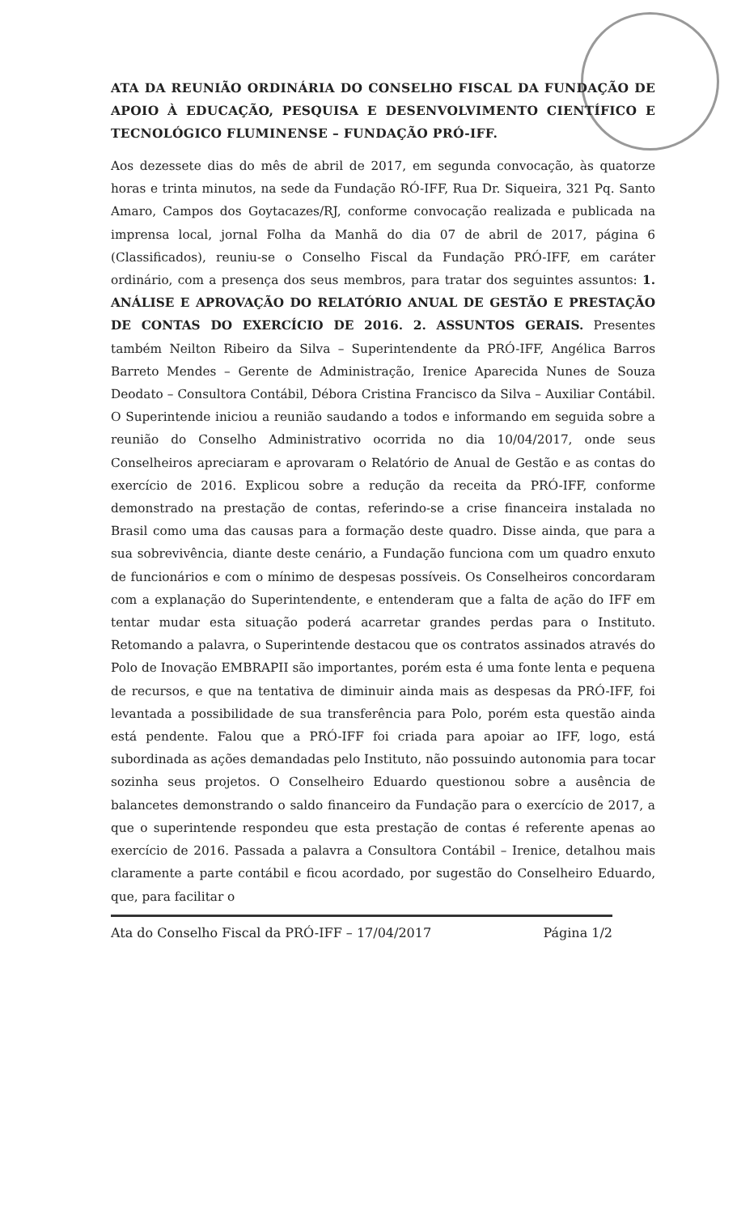ATA DA REUNIÃO ORDINÁRIA DO CONSELHO FISCAL DA FUNDAÇÃO DE APOIO À EDUCAÇÃO, PESQUISA E DESENVOLVIMENTO CIENTÍFICO E TECNOLÓGICO FLUMINENSE – FUNDAÇÃO PRÓ-IFF.
Aos dezessete dias do mês de abril de 2017, em segunda convocação, às quatorze horas e trinta minutos, na sede da Fundação RÓ-IFF, Rua Dr. Siqueira, 321 Pq. Santo Amaro, Campos dos Goytacazes/RJ, conforme convocação realizada e publicada na imprensa local, jornal Folha da Manhã do dia 07 de abril de 2017, página 6 (Classificados), reuniu-se o Conselho Fiscal da Fundação PRÓ-IFF, em caráter ordinário, com a presença dos seus membros, para tratar dos seguintes assuntos: 1. ANÁLISE E APROVAÇÃO DO RELATÓRIO ANUAL DE GESTÃO E PRESTAÇÃO DE CONTAS DO EXERCÍCIO DE 2016. 2. ASSUNTOS GERAIS. Presentes também Neilton Ribeiro da Silva – Superintendente da PRÓ-IFF, Angélica Barros Barreto Mendes – Gerente de Administração, Irenice Aparecida Nunes de Souza Deodato – Consultora Contábil, Débora Cristina Francisco da Silva – Auxiliar Contábil. O Superintende iniciou a reunião saudando a todos e informando em seguida sobre a reunião do Conselho Administrativo ocorrida no dia 10/04/2017, onde seus Conselheiros apreciaram e aprovaram o Relatório de Anual de Gestão e as contas do exercício de 2016. Explicou sobre a redução da receita da PRÓ-IFF, conforme demonstrado na prestação de contas, referindo-se a crise financeira instalada no Brasil como uma das causas para a formação deste quadro. Disse ainda, que para a sua sobrevivência, diante deste cenário, a Fundação funciona com um quadro enxuto de funcionários e com o mínimo de despesas possíveis. Os Conselheiros concordaram com a explanação do Superintendente, e entenderam que a falta de ação do IFF em tentar mudar esta situação poderá acarretar grandes perdas para o Instituto. Retomando a palavra, o Superintende destacou que os contratos assinados através do Polo de Inovação EMBRAPII são importantes, porém esta é uma fonte lenta e pequena de recursos, e que na tentativa de diminuir ainda mais as despesas da PRÓ-IFF, foi levantada a possibilidade de sua transferência para Polo, porém esta questão ainda está pendente. Falou que a PRÓ-IFF foi criada para apoiar ao IFF, logo, está subordinada as ações demandadas pelo Instituto, não possuindo autonomia para tocar sozinha seus projetos. O Conselheiro Eduardo questionou sobre a ausência de balancetes demonstrando o saldo financeiro da Fundação para o exercício de 2017, a que o superintende respondeu que esta prestação de contas é referente apenas ao exercício de 2016. Passada a palavra a Consultora Contábil – Irenice, detalhou mais claramente a parte contábil e ficou acordado, por sugestão do Conselheiro Eduardo, que, para facilitar o
Ata do Conselho Fiscal da PRÓ-IFF – 17/04/2017 Página 1/2